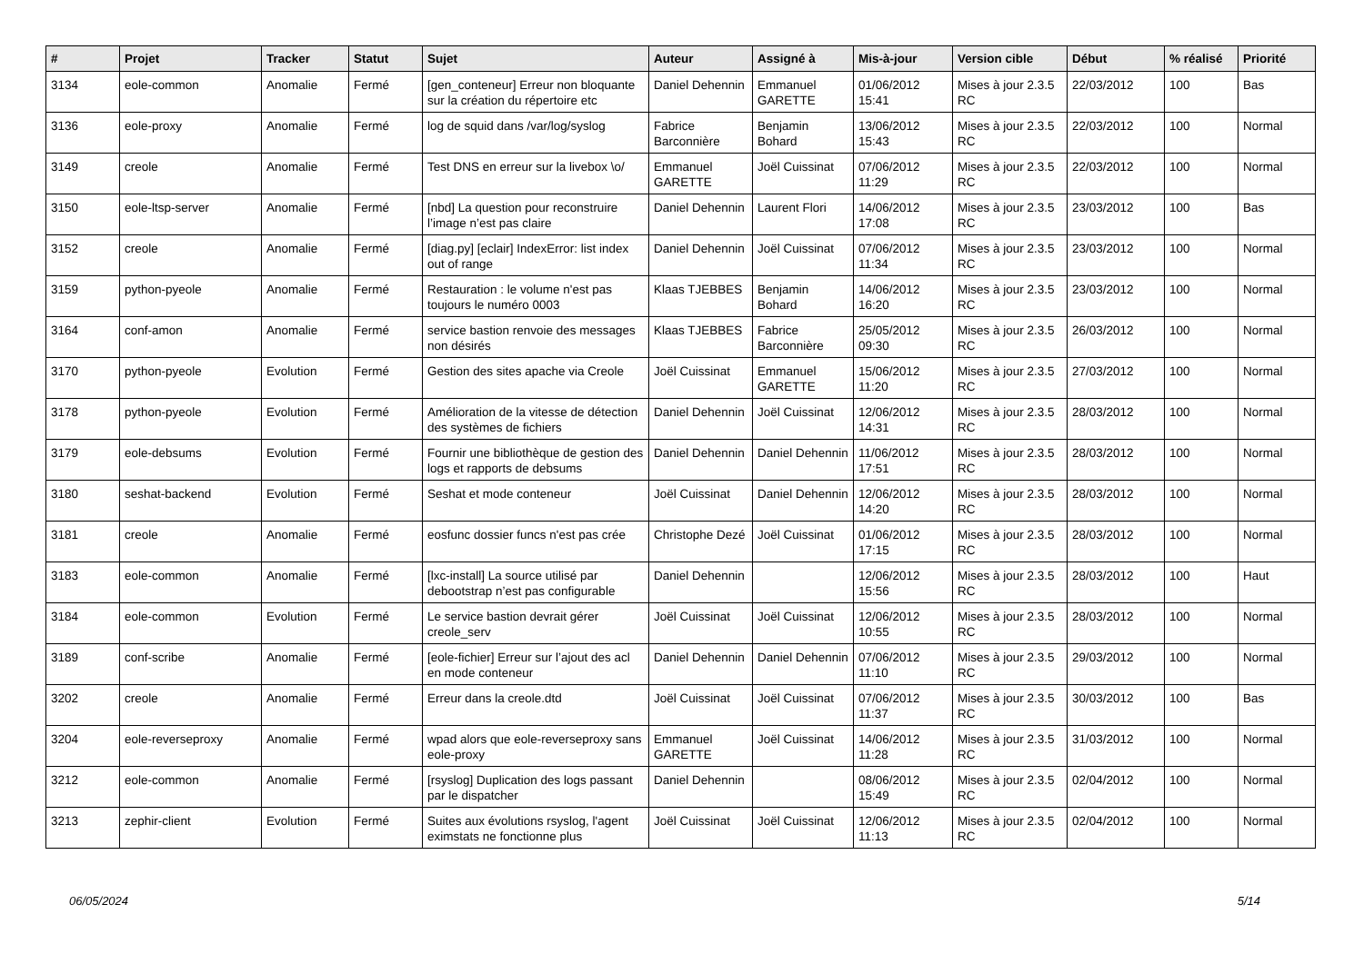| # | Projet | Tracker | Statut | Sujet | Auteur | Assigné à | Mis-à-jour | Version cible | Début | % réalisé | Priorité |
| --- | --- | --- | --- | --- | --- | --- | --- | --- | --- | --- | --- |
| 3134 | eole-common | Anomalie | Fermé | [gen_conteneur] Erreur non bloquante sur la création du répertoire etc | Daniel Dehennin | Emmanuel GARETTE | 01/06/2012 15:41 | Mises à jour 2.3.5 RC | 22/03/2012 | 100 | Bas |
| 3136 | eole-proxy | Anomalie | Fermé | log de squid dans /var/log/syslog | Fabrice Barconnière | Benjamin Bohard | 13/06/2012 15:43 | Mises à jour 2.3.5 RC | 22/03/2012 | 100 | Normal |
| 3149 | creole | Anomalie | Fermé | Test DNS en erreur sur la livebox \o/ | Emmanuel GARETTE | Joël Cuissinat | 07/06/2012 11:29 | Mises à jour 2.3.5 RC | 22/03/2012 | 100 | Normal |
| 3150 | eole-ltsp-server | Anomalie | Fermé | [nbd] La question pour reconstruire l’image n’est pas claire | Daniel Dehennin | Laurent Flori | 14/06/2012 17:08 | Mises à jour 2.3.5 RC | 23/03/2012 | 100 | Bas |
| 3152 | creole | Anomalie | Fermé | [diag.py] [eclair] IndexError: list index out of range | Daniel Dehennin | Joël Cuissinat | 07/06/2012 11:34 | Mises à jour 2.3.5 RC | 23/03/2012 | 100 | Normal |
| 3159 | python-pyeole | Anomalie | Fermé | Restauration : le volume n'est pas toujours le numéro 0003 | Klaas TJEBBES | Benjamin Bohard | 14/06/2012 16:20 | Mises à jour 2.3.5 RC | 23/03/2012 | 100 | Normal |
| 3164 | conf-amon | Anomalie | Fermé | service bastion renvoie des messages non désirés | Klaas TJEBBES | Fabrice Barconnière | 25/05/2012 09:30 | Mises à jour 2.3.5 RC | 26/03/2012 | 100 | Normal |
| 3170 | python-pyeole | Evolution | Fermé | Gestion des sites apache via Creole | Joël Cuissinat | Emmanuel GARETTE | 15/06/2012 11:20 | Mises à jour 2.3.5 RC | 27/03/2012 | 100 | Normal |
| 3178 | python-pyeole | Evolution | Fermé | Amélioration de la vitesse de détection des systèmes de fichiers | Daniel Dehennin | Joël Cuissinat | 12/06/2012 14:31 | Mises à jour 2.3.5 RC | 28/03/2012 | 100 | Normal |
| 3179 | eole-debsums | Evolution | Fermé | Fournir une bibliothèque de gestion des logs et rapports de debsums | Daniel Dehennin | Daniel Dehennin | 11/06/2012 17:51 | Mises à jour 2.3.5 RC | 28/03/2012 | 100 | Normal |
| 3180 | seshat-backend | Evolution | Fermé | Seshat et mode conteneur | Joël Cuissinat | Daniel Dehennin | 12/06/2012 14:20 | Mises à jour 2.3.5 RC | 28/03/2012 | 100 | Normal |
| 3181 | creole | Anomalie | Fermé | eosfunc dossier funcs n'est pas crée | Christophe Dezé | Joël Cuissinat | 01/06/2012 17:15 | Mises à jour 2.3.5 RC | 28/03/2012 | 100 | Normal |
| 3183 | eole-common | Anomalie | Fermé | [lxc-install] La source utilisé par debootstrap n’est pas configurable | Daniel Dehennin | | 12/06/2012 15:56 | Mises à jour 2.3.5 RC | 28/03/2012 | 100 | Haut |
| 3184 | eole-common | Evolution | Fermé | Le service bastion devrait gérer creole_serv | Joël Cuissinat | Joël Cuissinat | 12/06/2012 10:55 | Mises à jour 2.3.5 RC | 28/03/2012 | 100 | Normal |
| 3189 | conf-scribe | Anomalie | Fermé | [eole-fichier] Erreur sur l’ajout des acl en mode conteneur | Daniel Dehennin | Daniel Dehennin | 07/06/2012 11:10 | Mises à jour 2.3.5 RC | 29/03/2012 | 100 | Normal |
| 3202 | creole | Anomalie | Fermé | Erreur dans la creole.dtd | Joël Cuissinat | Joël Cuissinat | 07/06/2012 11:37 | Mises à jour 2.3.5 RC | 30/03/2012 | 100 | Bas |
| 3204 | eole-reverseproxy | Anomalie | Fermé | wpad alors que eole-reverseproxy sans eole-proxy | Emmanuel GARETTE | Joël Cuissinat | 14/06/2012 11:28 | Mises à jour 2.3.5 RC | 31/03/2012 | 100 | Normal |
| 3212 | eole-common | Anomalie | Fermé | [rsyslog] Duplication des logs passant par le dispatcher | Daniel Dehennin | | 08/06/2012 15:49 | Mises à jour 2.3.5 RC | 02/04/2012 | 100 | Normal |
| 3213 | zephir-client | Evolution | Fermé | Suites aux évolutions rsyslog, l'agent eximstats ne fonctionne plus | Joël Cuissinat | Joël Cuissinat | 12/06/2012 11:13 | Mises à jour 2.3.5 RC | 02/04/2012 | 100 | Normal |
06/05/2024 5/14